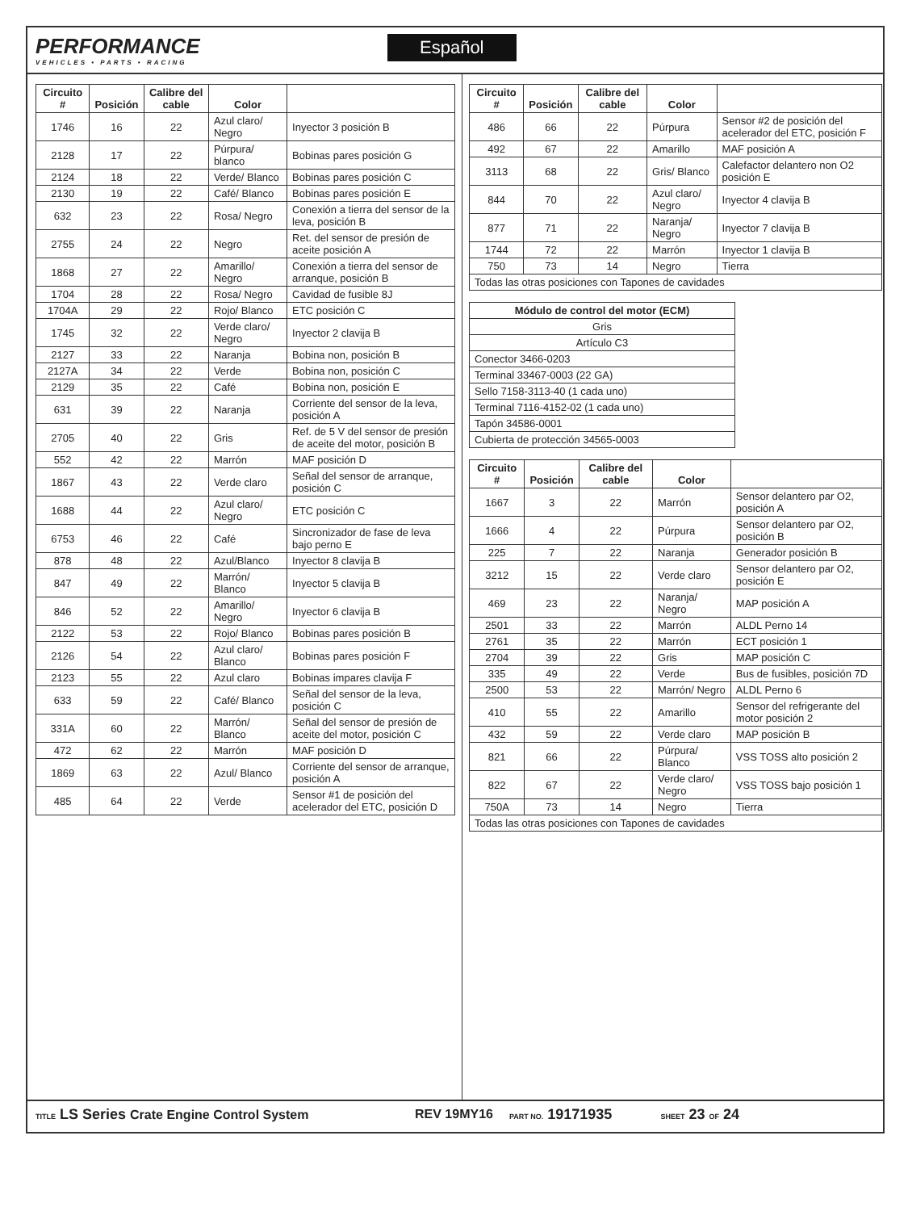PERFORMANCE
VEHICLES • PARTS • RACING
Español
| Circuito # | Posición | Calibre del cable | Color | |
| --- | --- | --- | --- | --- |
| 1746 | 16 | 22 | Azul claro/ Negro | Inyector 3 posición B |
| 2128 | 17 | 22 | Púrpura/ blanco | Bobinas pares posición G |
| 2124 | 18 | 22 | Verde/ Blanco | Bobinas pares posición C |
| 2130 | 19 | 22 | Café/ Blanco | Bobinas pares posición E |
| 632 | 23 | 22 | Rosa/ Negro | Conexión a tierra del sensor de la leva, posición B |
| 2755 | 24 | 22 | Negro | Ret. del sensor de presión de aceite posición A |
| 1868 | 27 | 22 | Amarillo/ Negro | Conexión a tierra del sensor de arranque, posición B |
| 1704 | 28 | 22 | Rosa/ Negro | Cavidad de fusible 8J |
| 1704A | 29 | 22 | Rojo/ Blanco | ETC posición C |
| 1745 | 32 | 22 | Verde claro/ Negro | Inyector 2 clavija B |
| 2127 | 33 | 22 | Naranja | Bobina non, posición B |
| 2127A | 34 | 22 | Verde | Bobina non, posición C |
| 2129 | 35 | 22 | Café | Bobina non, posición E |
| 631 | 39 | 22 | Naranja | Corriente del sensor de la leva, posición A |
| 2705 | 40 | 22 | Gris | Ref. de 5 V del sensor de presión de aceite del motor, posición B |
| 552 | 42 | 22 | Marrón | MAF posición D |
| 1867 | 43 | 22 | Verde claro | Señal del sensor de arranque, posición C |
| 1688 | 44 | 22 | Azul claro/ Negro | ETC posición C |
| 6753 | 46 | 22 | Café | Sincronizador de fase de leva bajo perno E |
| 878 | 48 | 22 | Azul/Blanco | Inyector 8 clavija B |
| 847 | 49 | 22 | Marrón/ Blanco | Inyector 5 clavija B |
| 846 | 52 | 22 | Amarillo/ Negro | Inyector 6 clavija B |
| 2122 | 53 | 22 | Rojo/ Blanco | Bobinas pares posición B |
| 2126 | 54 | 22 | Azul claro/ Blanco | Bobinas pares posición F |
| 2123 | 55 | 22 | Azul claro | Bobinas impares clavija F |
| 633 | 59 | 22 | Café/ Blanco | Señal del sensor de la leva, posición C |
| 331A | 60 | 22 | Marrón/ Blanco | Señal del sensor de presión de aceite del motor, posición C |
| 472 | 62 | 22 | Marrón | MAF posición D |
| 1869 | 63 | 22 | Azul/ Blanco | Corriente del sensor de arranque, posición A |
| 485 | 64 | 22 | Verde | Sensor #1 de posición del acelerador del ETC, posición D |
| Circuito # | Posición | Calibre del cable | Color | |
| --- | --- | --- | --- | --- |
| 486 | 66 | 22 | Púrpura | Sensor #2 de posición del acelerador del ETC, posición F |
| 492 | 67 | 22 | Amarillo | MAF posición A |
| 3113 | 68 | 22 | Gris/ Blanco | Calefactor delantero non O2 posición E |
| 844 | 70 | 22 | Azul claro/ Negro | Inyector 4 clavija B |
| 877 | 71 | 22 | Naranja/ Negro | Inyector 7 clavija B |
| 1744 | 72 | 22 | Marrón | Inyector 1 clavija B |
| 750 | 73 | 14 | Negro | Tierra |
| Todas las otras posiciones con Tapones de cavidades | | | | |
| Módulo de control del motor (ECM) |
| --- |
| Gris |
| Artículo C3 |
| Conector 3466-0203 |
| Terminal 33467-0003 (22 GA) |
| Sello 7158-3113-40 (1 cada uno) |
| Terminal 7116-4152-02 (1 cada uno) |
| Tapón 34586-0001 |
| Cubierta de protección 34565-0003 |
| Circuito # | Posición | Calibre del cable | Color | |
| --- | --- | --- | --- | --- |
| 1667 | 3 | 22 | Marrón | Sensor delantero par O2, posición A |
| 1666 | 4 | 22 | Púrpura | Sensor delantero par O2, posición B |
| 225 | 7 | 22 | Naranja | Generador posición B |
| 3212 | 15 | 22 | Verde claro | Sensor delantero par O2, posición E |
| 469 | 23 | 22 | Naranja/ Negro | MAP posición A |
| 2501 | 33 | 22 | Marrón | ALDL Perno 14 |
| 2761 | 35 | 22 | Marrón | ECT posición 1 |
| 2704 | 39 | 22 | Gris | MAP posición C |
| 335 | 49 | 22 | Verde | Bus de fusibles, posición 7D |
| 2500 | 53 | 22 | Marrón/ Negro | ALDL Perno 6 |
| 410 | 55 | 22 | Amarillo | Sensor del refrigerante del motor posición 2 |
| 432 | 59 | 22 | Verde claro | MAP posición B |
| 821 | 66 | 22 | Púrpura/ Blanco | VSS TOSS alto posición 2 |
| 822 | 67 | 22 | Verde claro/ Negro | VSS TOSS bajo posición 1 |
| 750A | 73 | 14 | Negro | Tierra |
| Todas las otras posiciones con Tapones de cavidades | | | | |
TITLE LS Series Crate Engine Control System REV 19MY16 PART NO. 19171935 SHEET 23 OF 24